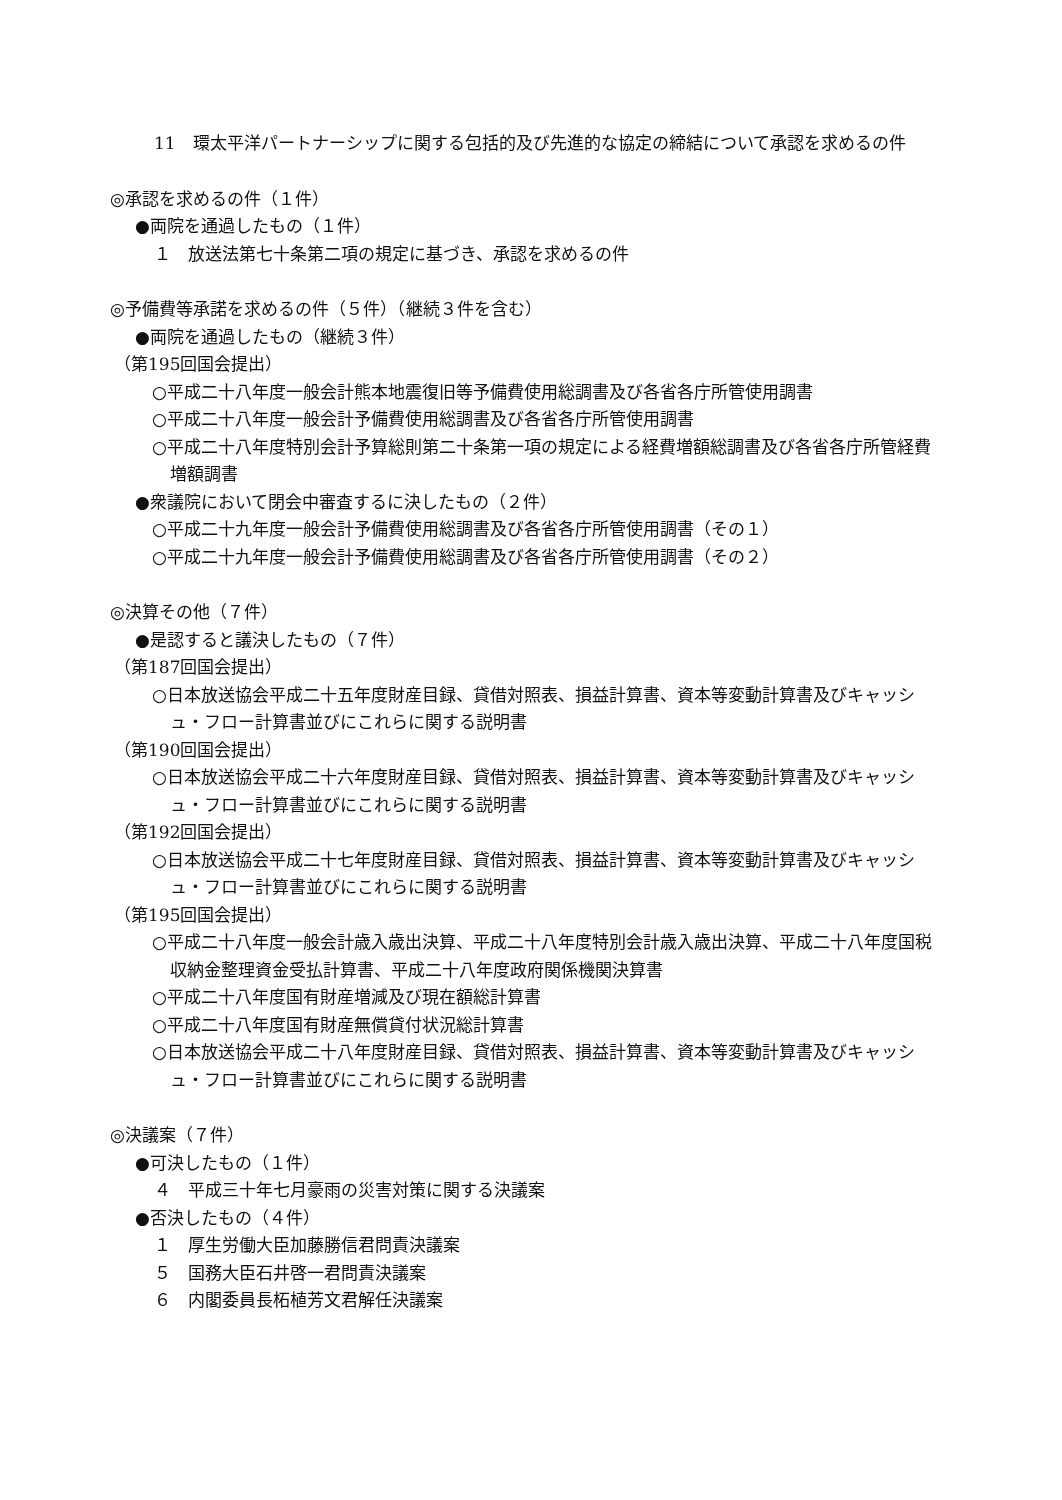11　環太平洋パートナーシップに関する包括的及び先進的な協定の締結について承認を求めるの件
◎承認を求めるの件（１件）
●両院を通過したもの（１件）
１　放送法第七十条第二項の規定に基づき、承認を求めるの件
◎予備費等承諾を求めるの件（５件）（継続３件を含む）
●両院を通過したもの（継続３件）
（第195回国会提出）
○平成二十八年度一般会計熊本地震復旧等予備費使用総調書及び各省各庁所管使用調書
○平成二十八年度一般会計予備費使用総調書及び各省各庁所管使用調書
○平成二十八年度特別会計予算総則第二十条第一項の規定による経費増額総調書及び各省各庁所管経費増額調書
●衆議院において閉会中審査するに決したもの（２件）
○平成二十九年度一般会計予備費使用総調書及び各省各庁所管使用調書（その１）
○平成二十九年度一般会計予備費使用総調書及び各省各庁所管使用調書（その２）
◎決算その他（７件）
●是認すると議決したもの（７件）
（第187回国会提出）
○日本放送協会平成二十五年度財産目録、貸借対照表、損益計算書、資本等変動計算書及びキャッシュ・フロー計算書並びにこれらに関する説明書
（第190回国会提出）
○日本放送協会平成二十六年度財産目録、貸借対照表、損益計算書、資本等変動計算書及びキャッシュ・フロー計算書並びにこれらに関する説明書
（第192回国会提出）
○日本放送協会平成二十七年度財産目録、貸借対照表、損益計算書、資本等変動計算書及びキャッシュ・フロー計算書並びにこれらに関する説明書
（第195回国会提出）
○平成二十八年度一般会計歳入歳出決算、平成二十八年度特別会計歳入歳出決算、平成二十八年度国税収納金整理資金受払計算書、平成二十八年度政府関係機関決算書
○平成二十八年度国有財産増減及び現在額総計算書
○平成二十八年度国有財産無償貸付状況総計算書
○日本放送協会平成二十八年度財産目録、貸借対照表、損益計算書、資本等変動計算書及びキャッシュ・フロー計算書並びにこれらに関する説明書
◎決議案（７件）
●可決したもの（１件）
４　平成三十年七月豪雨の災害対策に関する決議案
●否決したもの（４件）
１　厚生労働大臣加藤勝信君問責決議案
５　国務大臣石井啓一君問責決議案
６　内閣委員長柘植芳文君解任決議案